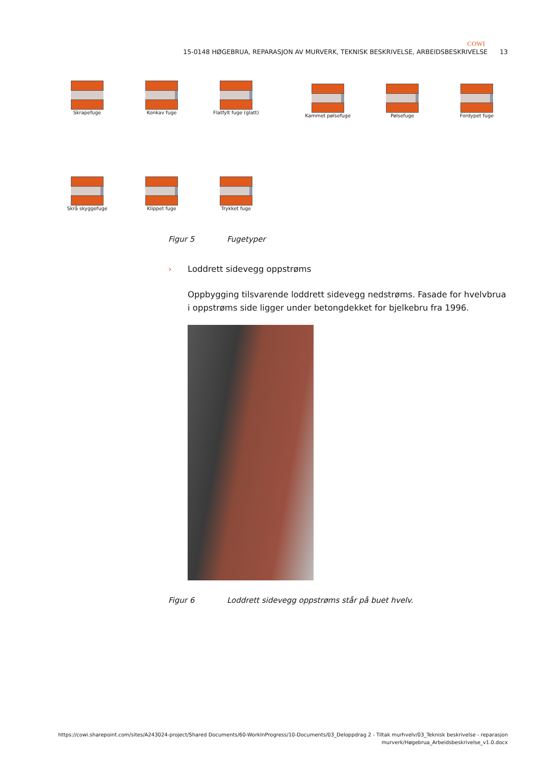COWI
15-0148 HØGEBRUA, REPARASJON AV MURVERK, TEKNISK BESKRIVELSE, ARBEIDSBESKRIVELSE 13
Skrapefuge Konkav fuge Flatfylt fuge (glatt)
Kammet pølsefuge Pølsefuge Fordypet fuge
Skrå skyggefuge Klippet fuge Trykket fuge
Figur 5 Fugetyper
› Loddrett sidevegg oppstrøms
Oppbygging tilsvarende loddrett sidevegg nedstrøms. Fasade for hvelvbrua i oppstrøms side ligger under betongdekket for bjelkebru fra 1996.
Figur 6 Loddrett sidevegg oppstrøms står på buet hvelv.
https://cowi.sharepoint.com/sites/A243024-project/Shared Documents/60-WorkInProgress/10-Documents/03_Deloppdrag 2 - Tiltak murhvelv/03_Teknisk beskrivelse - reparasjon murverk/Høgebrua_Arbeidsbeskrivelse_v1.0.docx